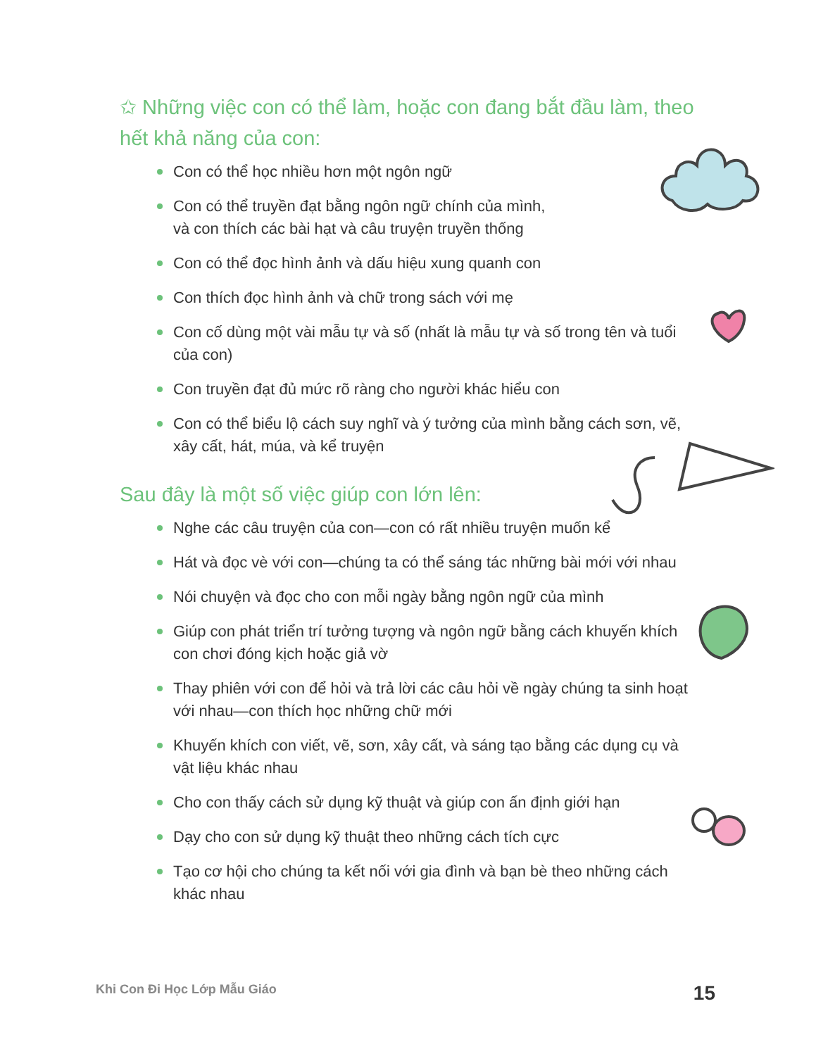✩ Những việc con có thể làm, hoặc con đang bắt đầu làm, theo hết khả năng của con:
Con có thể học nhiều hơn một ngôn ngữ
Con có thể truyền đạt bằng ngôn ngữ chính của mình,
và con thích các bài hạt và câu truyện truyền thống
Con có thể đọc hình ảnh và dấu hiệu xung quanh con
Con thích đọc hình ảnh và chữ trong sách với mẹ
Con cố dùng một vài mẫu tự và số (nhất là mẫu tự và số trong tên và tuổi của con)
Con truyền đạt đủ mức rõ ràng cho người khác hiểu con
Con có thể biểu lộ cách suy nghĩ và ý tưởng của mình bằng cách sơn, vẽ, xây cất, hát, múa, và kể truyện
Sau đây là một số việc giúp con lớn lên:
Nghe các câu truyện của con—con có rất nhiều truyện muốn kể
Hát và đọc vè với con—chúng ta có thể sáng tác những bài mới với nhau
Nói chuyện và đọc cho con mỗi ngày bằng ngôn ngữ của mình
Giúp con phát triển trí tưởng tượng và ngôn ngữ bằng cách khuyến khích con chơi đóng kịch hoặc giả vờ
Thay phiên với con để hỏi và trả lời các câu hỏi về ngày chúng ta sinh hoạt với nhau—con thích học những chữ mới
Khuyến khích con viết, vẽ, sơn, xây cất, và sáng tạo bằng các dụng cụ và vật liệu khác nhau
Cho con thấy cách sử dụng kỹ thuật và giúp con ấn định giới hạn
Dạy cho con sử dụng kỹ thuật theo những cách tích cực
Tạo cơ hội cho chúng ta kết nối với gia đình và bạn bè theo những cách khác nhau
Khi Con Đi Học Lớp Mẫu Giáo 15